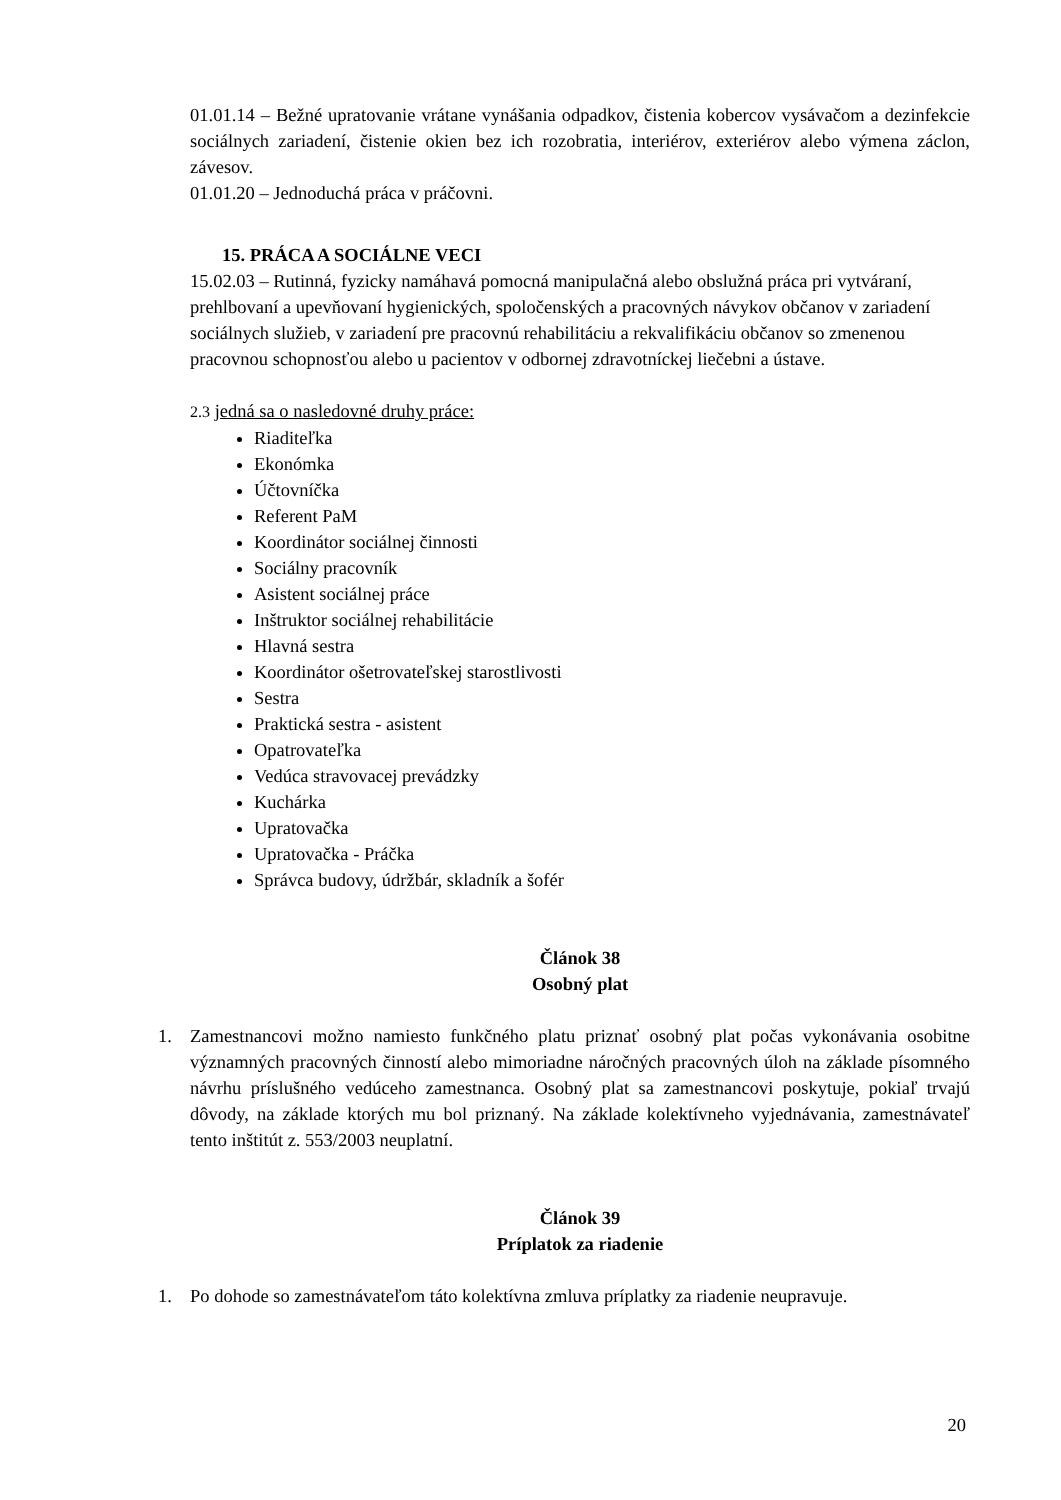01.01.14 – Bežné upratovanie vrátane vynášania odpadkov, čistenia kobercov vysávačom a dezinfekcie sociálnych zariadení, čistenie okien bez ich rozobratia, interiérov, exteriérov alebo výmena záclon, závesov.
01.01.20 – Jednoduchá práca v práčovni.
15. PRÁCA A SOCIÁLNE VECI
15.02.03 – Rutinná, fyzicky namáhavá pomocná manipulačná alebo obslužná práca pri vytváraní, prehlbovaní a upevňovaní hygienických, spoločenských a pracovných návykov občanov v zariadení sociálnych služieb, v zariadení pre pracovnú rehabilitáciu a rekvalifikáciu občanov so zmenenou pracovnou schopnosťou alebo u pacientov v odbornej zdravotníckej liečebni a ústave.
2.3 jedná sa o nasledovné druhy práce:
Riaditeľka
Ekonómka
Účtovníčka
Referent PaM
Koordinátor sociálnej činnosti
Sociálny pracovník
Asistent sociálnej práce
Inštruktor sociálnej rehabilitácie
Hlavná sestra
Koordinátor ošetrovateľskej starostlivosti
Sestra
Praktická sestra - asistent
Opatrovateľka
Vedúca stravovacej prevádzky
Kuchárka
Upratovačka
Upratovačka - Práčka
Správca budovy, údržbár, skladník a šofér
Článok 38
Osobný plat
1. Zamestnancovi možno namiesto funkčného platu priznať osobný plat počas vykonávania osobitne významných pracovných činností alebo mimoriadne náročných pracovných úloh na základe písomného návrhu príslušného vedúceho zamestnanca. Osobný plat sa zamestnancovi poskytuje, pokiaľ trvajú dôvody, na základe ktorých mu bol priznaný. Na základe kolektívneho vyjednávania, zamestnávateľ tento inštitút z. 553/2003 neuplatní.
Článok 39
Príplatok za riadenie
1. Po dohode so zamestnávateľom táto kolektívna zmluva príplatky za riadenie neupravuje.
20